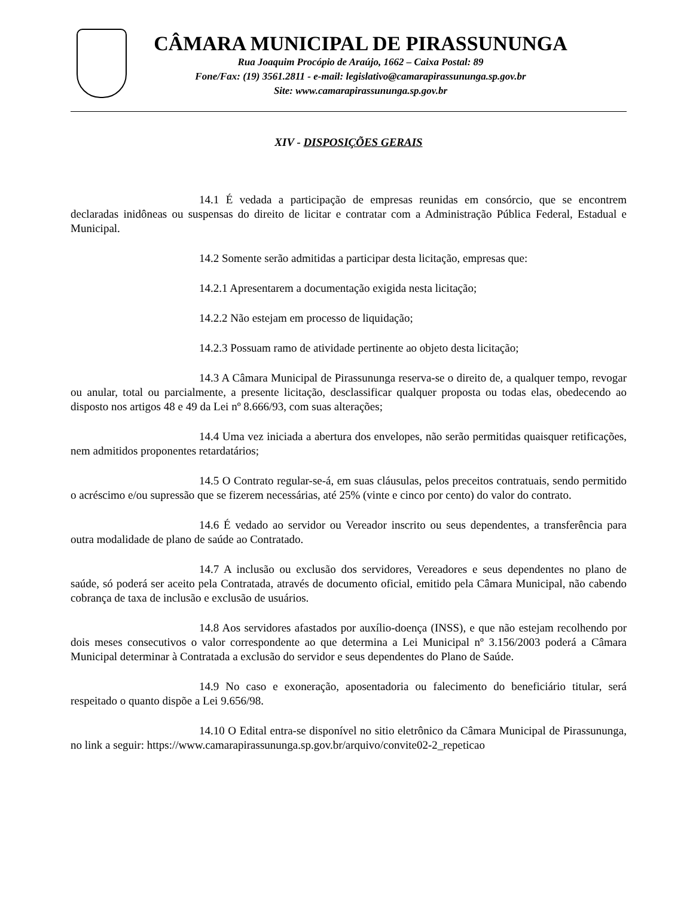CÂMARA MUNICIPAL DE PIRASSUNUNGA
Rua Joaquim Procópio de Araújo, 1662 – Caixa Postal: 89
Fone/Fax: (19) 3561.2811 - e-mail: legislativo@camarapirassununga.sp.gov.br
Site: www.camarapirassununga.sp.gov.br
XIV - DISPOSIÇÕES GERAIS
14.1 É vedada a participação de empresas reunidas em consórcio, que se encontrem declaradas inidôneas ou suspensas do direito de licitar e contratar com a Administração Pública Federal, Estadual e Municipal.
14.2 Somente serão admitidas a participar desta licitação, empresas que:
14.2.1 Apresentarem a documentação exigida nesta licitação;
14.2.2 Não estejam em processo de liquidação;
14.2.3 Possuam ramo de atividade pertinente ao objeto desta licitação;
14.3 A Câmara Municipal de Pirassununga reserva-se o direito de, a qualquer tempo, revogar ou anular, total ou parcialmente, a presente licitação, desclassificar qualquer proposta ou todas elas, obedecendo ao disposto nos artigos 48 e 49 da Lei nº 8.666/93, com suas alterações;
14.4 Uma vez iniciada a abertura dos envelopes, não serão permitidas quaisquer retificações, nem admitidos proponentes retardatários;
14.5 O Contrato regular-se-á, em suas cláusulas, pelos preceitos contratuais, sendo permitido o acréscimo e/ou supressão que se fizerem necessárias, até 25% (vinte e cinco por cento) do valor do contrato.
14.6 É vedado ao servidor ou Vereador inscrito ou seus dependentes, a transferência para outra modalidade de plano de saúde ao Contratado.
14.7 A inclusão ou exclusão dos servidores, Vereadores e seus dependentes no plano de saúde, só poderá ser aceito pela Contratada, através de documento oficial, emitido pela Câmara Municipal, não cabendo cobrança de taxa de inclusão e exclusão de usuários.
14.8 Aos servidores afastados por auxílio-doença (INSS), e que não estejam recolhendo por dois meses consecutivos o valor correspondente ao que determina a Lei Municipal nº 3.156/2003 poderá a Câmara Municipal determinar à Contratada a exclusão do servidor e seus dependentes do Plano de Saúde.
14.9 No caso e exoneração, aposentadoria ou falecimento do beneficiário titular, será respeitado o quanto dispõe a Lei 9.656/98.
14.10 O Edital entra-se disponível no sitio eletrônico da Câmara Municipal de Pirassununga, no link a seguir: https://www.camarapirassununga.sp.gov.br/arquivo/convite02-2_repeticao